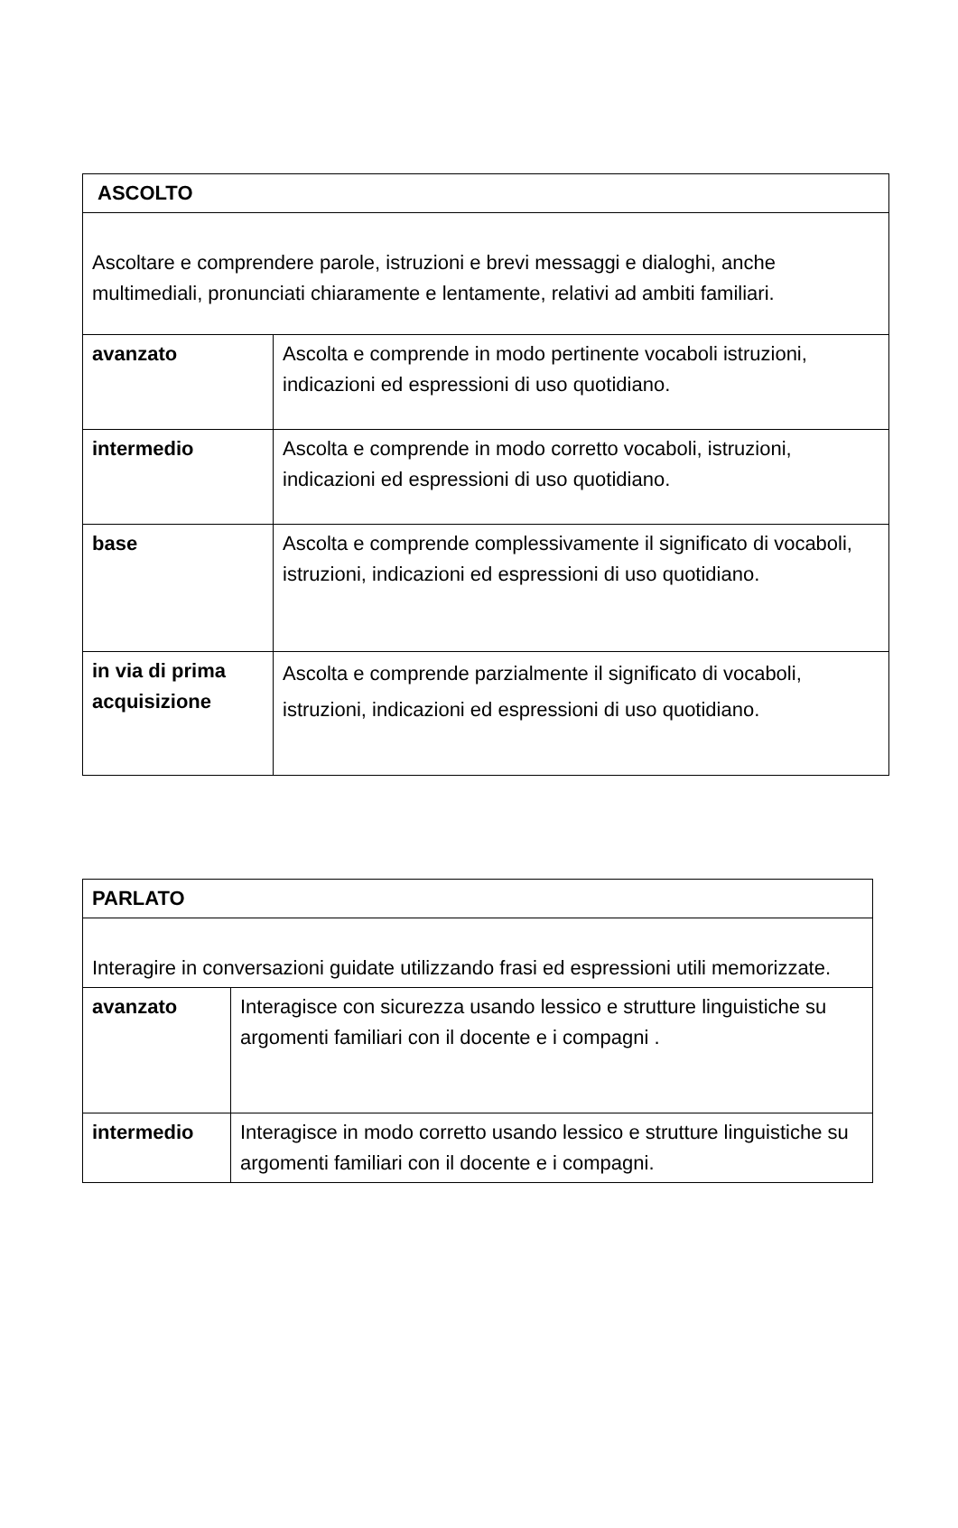| ASCOLTO | |
| Ascoltare e comprendere parole, istruzioni e brevi messaggi e dialoghi, anche multimediali, pronunciati chiaramente e lentamente, relativi ad ambiti familiari. | |
| avanzato | Ascolta e comprende in modo pertinente vocaboli istruzioni, indicazioni ed espressioni di uso quotidiano. |
| intermedio | Ascolta e comprende in modo corretto vocaboli, istruzioni, indicazioni ed espressioni di uso quotidiano. |
| base | Ascolta e comprende complessivamente il significato di vocaboli, istruzioni, indicazioni ed espressioni di uso quotidiano. |
| in via di prima acquisizione | Ascolta e comprende parzialmente il significato di vocaboli, istruzioni, indicazioni ed espressioni di uso quotidiano. |
| PARLATO | |
| Interagire in conversazioni guidate utilizzando frasi ed espressioni utili memorizzate. | |
| avanzato | Interagisce con sicurezza usando lessico e strutture linguistiche su argomenti familiari con il docente e i compagni . |
| intermedio | Interagisce in modo corretto usando lessico e strutture linguistiche su argomenti familiari con il docente e i compagni. |